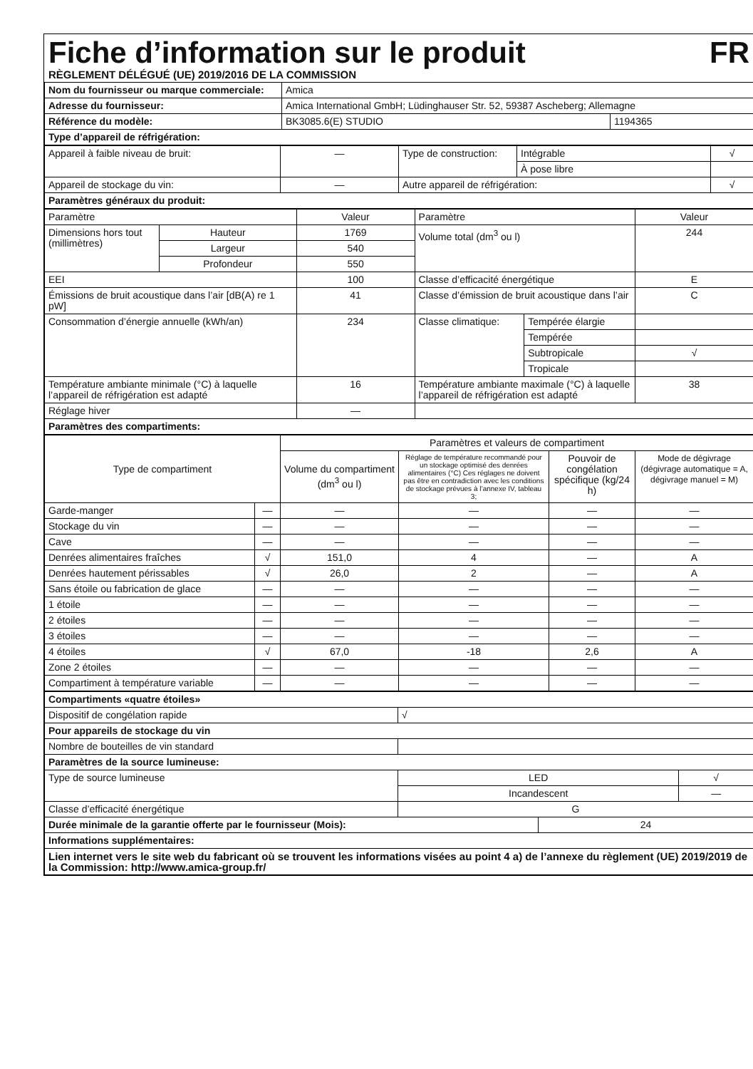Fiche d’information sur le produit FR
RÈGLEMENT DÉLÉGUÉ (UE) 2019/2016 DE LA COMMISSION
| Nom du fournisseur ou marque commerciale: | Amica | |
| Adresse du fournisseur: | Amica International GmbH; Lüdinghauser Str. 52, 59387 Ascheberg; Allemagne | |
| Référence du modèle: | BK3085.6(E) STUDIO | 1194365 |
| Type d’appareil de réfrigération: | | |
| Appareil à faible niveau de bruit: | — | Type de construction: | Intégrable | √ |
| | | | À pose libre | |
| Appareil de stockage du vin: | — | Autre appareil de réfrigération: | | √ |
| Paramètres généraux du produit: | | | | |
| Paramètre | | Valeur | Paramètre | | Valeur |
| Dimensions hors tout (millimètres) | Hauteur | 1769 | Volume total (dm<sup>3</sup> ou l) | | 244 |
| | Largeur | 540 | | | |
| | Profondeur | 550 | | | |
| EEI | | 100 | Classe d’efficacité énergétique | | E |
| Émissions de bruit acoustique dans l’air [dB(A) re 1 pW] | | 41 | Classe d’émission de bruit acoustique dans l’air | | C |
| Consommation d’énergie annuelle (kWh/an) | | 234 | Classe climatique: | Tempérée élargie | |
| | | | | Tempérée | |
| | | | | Subtropicale | √ |
| | | | | Tropicale | |
| Température ambiante minimale (°C) à laquelle l’appareil de réfrigération est adapté | | 16 | Température ambiante maximale (°C) à laquelle l’appareil de réfrigération est adapté | | 38 |
| Réglage hiver | | — | | | |
| Paramètres des compartiments: | | | | | |
| Type de compartiment | | Paramètres et valeurs de compartiment | | | |
| | | Volume du compartiment (dm<sup>3</sup> ou l) | Réglage de température recommandé pour un stockage optimisé des denrées alimentaires (°C) Ces réglages ne doivent pas être en contradiction avec les conditions de stockage prévues à l’annexe IV, tableau 3; | Pouvoir de congélation spécifique (kg/24 h) | Mode de dégivrage (dégivrage automatique = A, dégivrage manuel = M) |
| Garde-manger | — | — | — | — | — |
| Stockage du vin | — | — | — | — | — |
| Cave | — | — | — | — | — |
| Denrées alimentaires fraîches | √ | 151,0 | 4 | — | A |
| Denrées hautement périssables | √ | 26,0 | 2 | — | A |
| Sans étoile ou fabrication de glace | — | — | — | — | — |
| 1 étoile | — | — | — | — | — |
| 2 étoiles | — | — | — | — | — |
| 3 étoiles | — | — | — | — | — |
| 4 étoiles | √ | 67,0 | -18 | 2,6 | A |
| Zone 2 étoiles | — | — | — | — | — |
| Compartiment à température variable | — | — | — | — | — |
| Compartiments «quatre étoiles» | | | |
| Dispositif de congélation rapide | √ | | |
| Pour appareils de stockage du vin | | | |
| Nombre de bouteilles de vin standard | | | |
| Paramètres de la source lumineuse: | | | |
| Type de source lumineuse | LED | | √ |
| | Incandescent | | — |
| Classe d’efficacité énergétique | G | | |
| Durée minimale de la garantie offerte par le fournisseur (Mois): | | 24 | |
| Informations supplémentaires: | | | |
| Lien internet vers le site web du fabricant où se trouvent les informations visées au point 4 a) de l’annexe du règlement (UE) 2019/2019 de la Commission: http://www.amica-group.fr/ | | | |